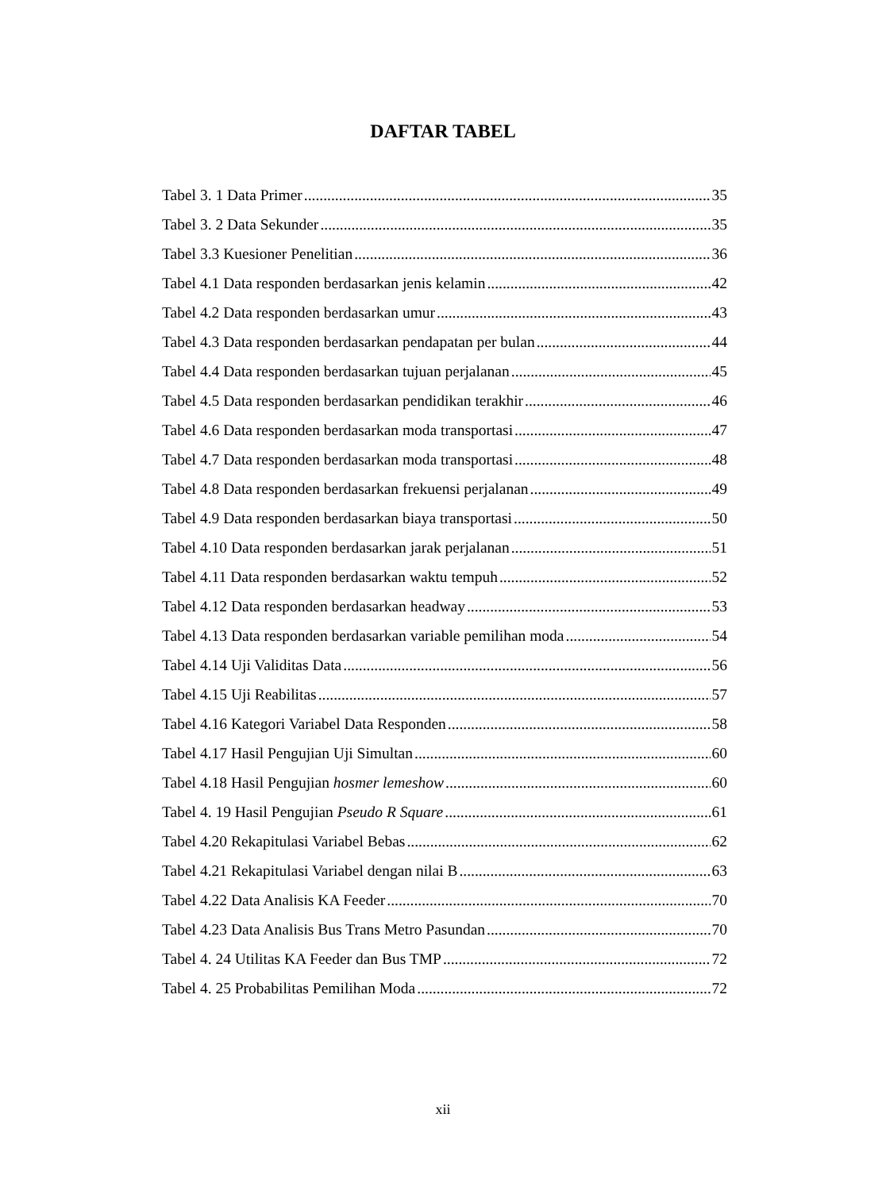DAFTAR TABEL
Tabel 3. 1 Data Primer 35
Tabel 3. 2 Data Sekunder 35
Tabel 3.3 Kuesioner Penelitian 36
Tabel 4.1 Data responden berdasarkan jenis kelamin 42
Tabel 4.2 Data responden berdasarkan umur 43
Tabel 4.3 Data responden berdasarkan pendapatan per bulan 44
Tabel 4.4 Data responden berdasarkan tujuan perjalanan 45
Tabel 4.5 Data responden berdasarkan pendidikan terakhir 46
Tabel 4.6 Data responden berdasarkan moda transportasi 47
Tabel 4.7 Data responden berdasarkan moda transportasi 48
Tabel 4.8 Data responden berdasarkan frekuensi perjalanan 49
Tabel 4.9 Data responden berdasarkan biaya transportasi 50
Tabel 4.10 Data responden berdasarkan jarak perjalanan 51
Tabel 4.11 Data responden berdasarkan waktu tempuh 52
Tabel 4.12 Data responden berdasarkan headway 53
Tabel 4.13 Data responden berdasarkan variable pemilihan moda 54
Tabel 4.14 Uji Validitas Data 56
Tabel 4.15 Uji Reabilitas 57
Tabel 4.16 Kategori Variabel Data Responden 58
Tabel 4.17 Hasil Pengujian Uji Simultan 60
Tabel 4.18 Hasil Pengujian hosmer lemeshow 60
Tabel 4. 19 Hasil Pengujian Pseudo R Square 61
Tabel 4.20 Rekapitulasi Variabel Bebas 62
Tabel 4.21 Rekapitulasi Variabel dengan nilai B 63
Tabel 4.22 Data Analisis KA Feeder 70
Tabel 4.23 Data Analisis Bus Trans Metro Pasundan 70
Tabel 4. 24 Utilitas KA Feeder dan Bus TMP 72
Tabel 4. 25 Probabilitas Pemilihan Moda 72
xii